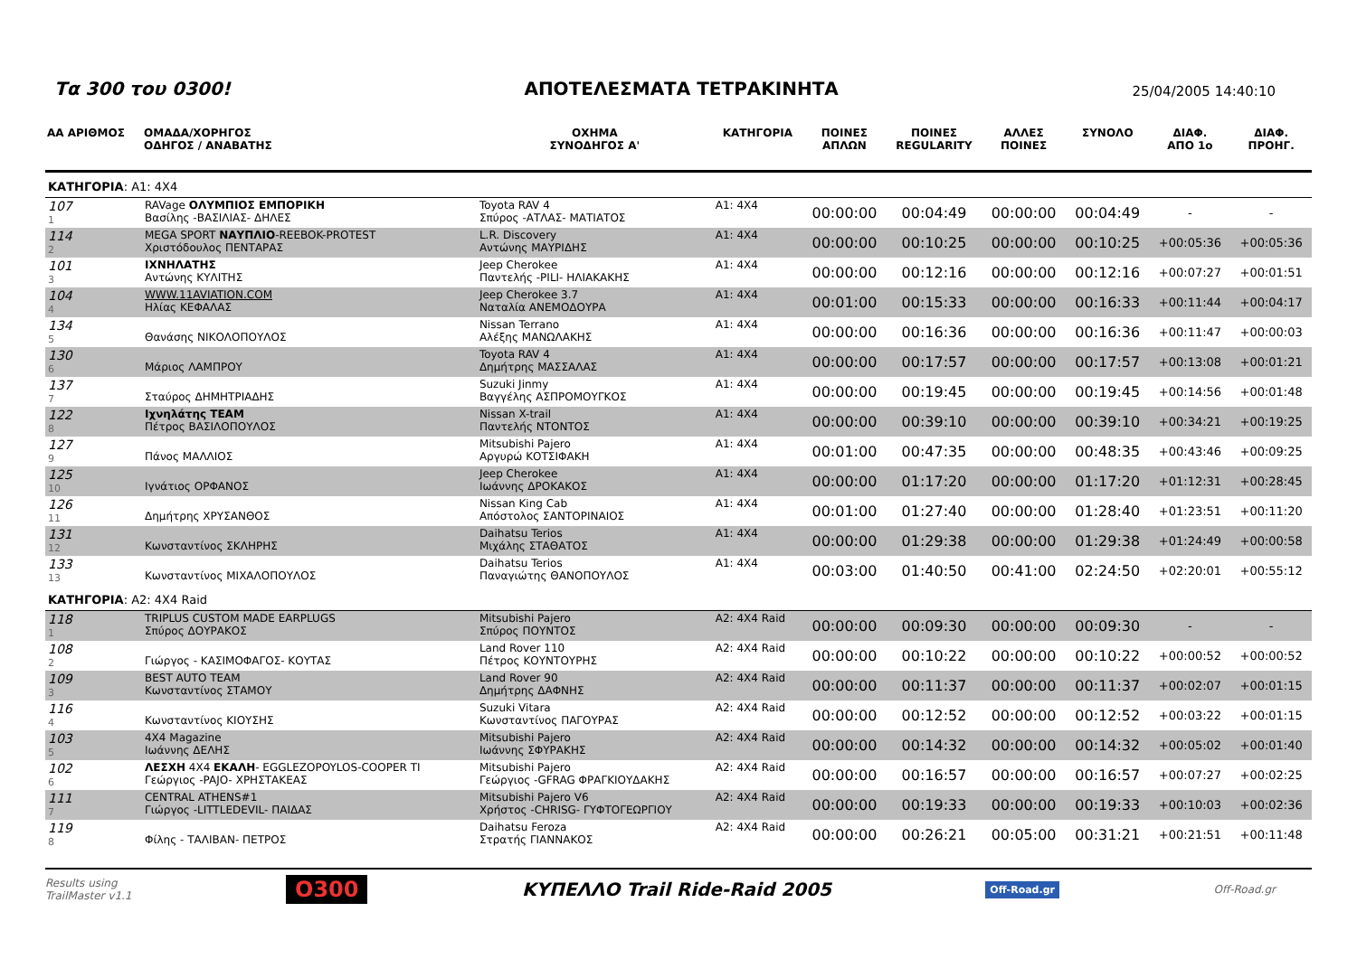Τα 300 του 0300!
ΑΠΟΤΕΛΕΣΜΑΤΑ ΤΕΤΡΑΚΙΝΗΤΑ
25/04/2005 14:40:10
| ΑΑ ΑΡΙΘΜΟΣ | ΟΜΑΔΑ/ΧΟΡΗΓΟΣ ΟΔΗΓΟΣ / ΑΝΑΒΑΤΗΣ | ΟΧΗΜΑ ΣΥΝΟΔΗΓΟΣ Α' | ΚΑΤΗΓΟΡΙΑ | ΠΟΙΝΕΣ ΑΠΛΩΝ | ΠΟΙΝΕΣ REGULARITY | ΑΛΛΕΣ ΠΟΙΝΕΣ | ΣΥΝΟΛΟ | ΔΙΑΦ. ΑΠΟ 1ο | ΔΙΑΦ. ΠΡΟΗΓ. |
| --- | --- | --- | --- | --- | --- | --- | --- | --- | --- |
| ΚΑΤΗΓΟΡΙΑ : A1: 4X4 | | | | | | | | | |
| 107 1 | RAVage ΟΛΥΜΠΙΟΣ ΕΜΠΟΡΙΚΗ Βασίλης -ΒΑΣΙΛΙΑΣ- ΔΗΛΕΣ | Toyota RAV 4 Σπύρος -ΑΤΛΑΣ- ΜΑΤΙΑΤΟΣ | A1: 4X4 | 00:00:00 | 00:04:49 | 00:00:00 | 00:04:49 | - | - |
| 114 2 | MEGA SPORT ΝΑΥΠΛΙΟ -REEBOK-PROTEST Χριστόδουλος ΠΕΝΤΑΡΑΣ | L.R. Discovery Αντώνης ΜΑΥΡΙΔΗΣ | A1: 4X4 | 00:00:00 | 00:10:25 | 00:00:00 | 00:10:25 | +00:05:36 | +00:05:36 |
| 101 3 | ΙΧΝΗΛΑΤΗΣ Αντώνης ΚΥΛΙΤΗΣ | Jeep Cherokee Παντελής -PILI- ΗΛΙΑΚΑΚΗΣ | A1: 4X4 | 00:00:00 | 00:12:16 | 00:00:00 | 00:12:16 | +00:07:27 | +00:01:51 |
| 104 4 | WWW.11AVIATION.COM Ηλίας ΚΕΦΑΛΑΣ | Jeep Cherokee 3.7 Ναταλία ΑΝΕΜΟΔΟΥΡΑ | A1: 4X4 | 00:01:00 | 00:15:33 | 00:00:00 | 00:16:33 | +00:11:44 | +00:04:17 |
| 134 5 | Θανάσης ΝΙΚΟΛΟΠΟΥΛΟΣ | Nissan Terrano Αλέξης ΜΑΝΩΛΑΚΗΣ | A1: 4X4 | 00:00:00 | 00:16:36 | 00:00:00 | 00:16:36 | +00:11:47 | +00:00:03 |
| 130 6 | Μάριος ΛΑΜΠΡΟΥ | Toyota RAV 4 Δημήτρης ΜΑΣΣΑΛΑΣ | A1: 4X4 | 00:00:00 | 00:17:57 | 00:00:00 | 00:17:57 | +00:13:08 | +00:01:21 |
| 137 7 | Σταύρος ΔΗΜΗΤΡΙΑΔΗΣ | Suzuki Jinmy Βαγγέλης ΑΣΠΡΟΜΟΥΓΚΟΣ | A1: 4X4 | 00:00:00 | 00:19:45 | 00:00:00 | 00:19:45 | +00:14:56 | +00:01:48 |
| 122 8 | Ιχνηλάτης TEAM Πέτρος ΒΑΣΙΛΟΠΟΥΛΟΣ | Nissan X-trail Παντελής ΝΤΟΝΤΟΣ | A1: 4X4 | 00:00:00 | 00:39:10 | 00:00:00 | 00:39:10 | +00:34:21 | +00:19:25 |
| 127 9 | Πάνος ΜΑΛΛΙΟΣ | Mitsubishi Pajero Αργυρώ ΚΟΤΣΙΦΑΚΗ | A1: 4X4 | 00:01:00 | 00:47:35 | 00:00:00 | 00:48:35 | +00:43:46 | +00:09:25 |
| 125 10 | Ιγνάτιος ΟΡΦΑΝΟΣ | Jeep Cherokee Ιωάννης ΔΡΟΚΑΚΟΣ | A1: 4X4 | 00:00:00 | 01:17:20 | 00:00:00 | 01:17:20 | +01:12:31 | +00:28:45 |
| 126 11 | Δημήτρης ΧΡΥΣΑΝΘΟΣ | Nissan King Cab Απόστολος ΣΑΝΤΟΡΙΝΑΙΟΣ | A1: 4X4 | 00:01:00 | 01:27:40 | 00:00:00 | 01:28:40 | +01:23:51 | +00:11:20 |
| 131 12 | Κωνσταντίνος ΣΚΛΗΡΗΣ | Daihatsu Terios Μιχάλης ΣΤΑΘΑΤΟΣ | A1: 4X4 | 00:00:00 | 01:29:38 | 00:00:00 | 01:29:38 | +01:24:49 | +00:00:58 |
| 133 13 | Κωνσταντίνος ΜΙΧΑΛΟΠΟΥΛΟΣ | Daihatsu Terios Παναγιώτης ΘΑΝΟΠΟΥΛΟΣ | A1: 4X4 | 00:03:00 | 01:40:50 | 00:41:00 | 02:24:50 | +02:20:01 | +00:55:12 |
| ΚΑΤΗΓΟΡΙΑ : A2: 4X4 Raid | | | | | | | | | |
| 118 1 | TRIPLUS CUSTOM MADE EARPLUGS Σπύρος ΔΟΥΡΑΚΟΣ | Mitsubishi Pajero Σπύρος ΠΟΥΝΤΟΣ | A2: 4X4 Raid | 00:00:00 | 00:09:30 | 00:00:00 | 00:09:30 | - | - |
| 108 2 | Γιώργος - ΚΑΣΙΜΟΦΑΓΟΣ- ΚΟΥΤΑΣ | Land Rover 110 Πέτρος ΚΟΥΝΤΟΥΡΗΣ | A2: 4X4 Raid | 00:00:00 | 00:10:22 | 00:00:00 | 00:10:22 | +00:00:52 | +00:00:52 |
| 109 3 | BEST AUTO TEAM Κωνσταντίνος ΣΤΑΜΟΥ | Land Rover 90 Δημήτρης ΔΑΦΝΗΣ | A2: 4X4 Raid | 00:00:00 | 00:11:37 | 00:00:00 | 00:11:37 | +00:02:07 | +00:01:15 |
| 116 4 | Κωνσταντίνος ΚΙΟΥΣΗΣ | Suzuki Vitara Κωνσταντίνος ΠΑΓΟΥΡΑΣ | A2: 4X4 Raid | 00:00:00 | 00:12:52 | 00:00:00 | 00:12:52 | +00:03:22 | +00:01:15 |
| 103 5 | 4X4 Magazine Ιωάννης ΔΕΛΗΣ | Mitsubishi Pajero Ιωάννης ΣΦΥΡΑΚΗΣ | A2: 4X4 Raid | 00:00:00 | 00:14:32 | 00:00:00 | 00:14:32 | +00:05:02 | +00:01:40 |
| 102 6 | ΛΕΣΧΗ 4X4 ΕΚΑΛΗ - EGGLEZOPOYLOS-COOPER TI Γεώργιος -PAJO- ΧΡΗΣΤΑΚΕΑΣ | Mitsubishi Pajero Γεώργιος -GFRAG ΦΡΑΓΚΙΟΥΔΑΚΗΣ | A2: 4X4 Raid | 00:00:00 | 00:16:57 | 00:00:00 | 00:16:57 | +00:07:27 | +00:02:25 |
| 111 7 | CENTRAL ATHENS#1 Γιώργος -LITTLEDEVIL- ΠΑΙΔΑΣ | Mitsubishi Pajero V6 Χρήστος -CHRISG- ΓΥΦΤΟΓΕΩΡΓΙΟΥ | A2: 4X4 Raid | 00:00:00 | 00:19:33 | 00:00:00 | 00:19:33 | +00:10:03 | +00:02:36 |
| 119 8 | Φίλης - ΤΑΛΙΒΑΝ- ΠΕΤΡΟΣ | Daihatsu Feroza Στρατής ΓΙΑΝΝΑΚΟΣ | A2: 4X4 Raid | 00:00:00 | 00:26:21 | 00:05:00 | 00:31:21 | +00:21:51 | +00:11:48 |
Results using
TrailMaster v1.1
O300
ΚΥΠΕΛΛΟ Trail Ride-Raid 2005
Off-Road.gr
Off-Road.gr